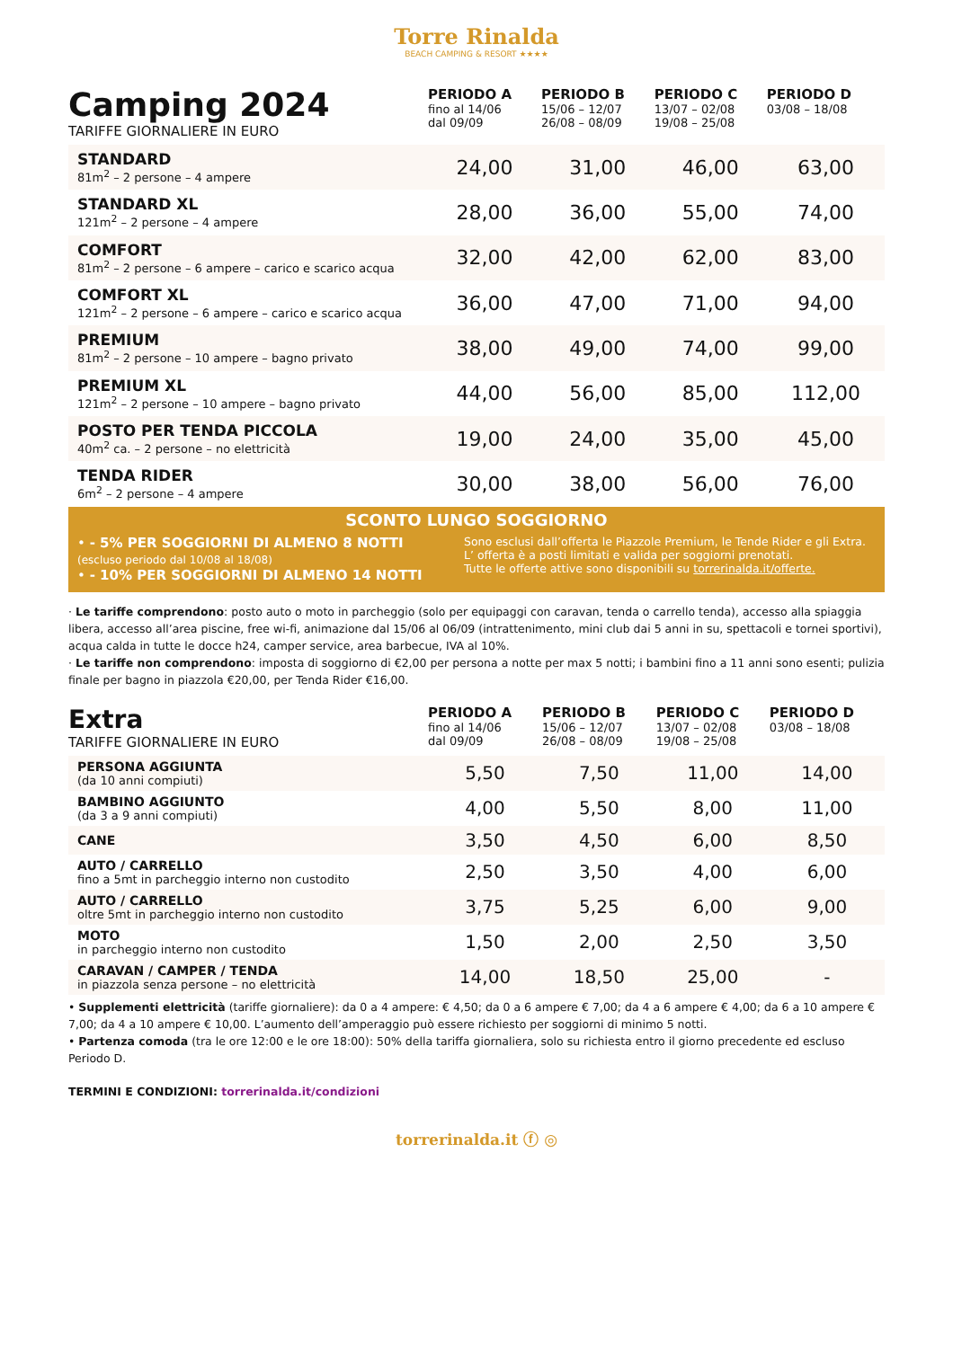Torre Rinalda
BEACH CAMPING & RESORT ★★★★
| Camping 2024 TARIFFE GIORNALIERE IN EURO | PERIODO A fino al 14/06 dal 09/09 | PERIODO B 15/06 – 12/07 26/08 – 08/09 | PERIODO C 13/07 – 02/08 19/08 – 25/08 | PERIODO D 03/08 – 18/08 |
| --- | --- | --- | --- | --- |
| STANDARD 81m<sup>2</sup> – 2 persone – 4 ampere | 24,00 | 31,00 | 46,00 | 63,00 |
| STANDARD XL 121m<sup>2</sup> – 2 persone – 4 ampere | 28,00 | 36,00 | 55,00 | 74,00 |
| COMFORT 81m<sup>2</sup> – 2 persone – 6 ampere – carico e scarico acqua | 32,00 | 42,00 | 62,00 | 83,00 |
| COMFORT XL 121m<sup>2</sup> – 2 persone – 6 ampere – carico e scarico acqua | 36,00 | 47,00 | 71,00 | 94,00 |
| PREMIUM 81m<sup>2</sup> – 2 persone – 10 ampere – bagno privato | 38,00 | 49,00 | 74,00 | 99,00 |
| PREMIUM XL 121m<sup>2</sup> – 2 persone – 10 ampere – bagno privato | 44,00 | 56,00 | 85,00 | 112,00 |
| POSTO PER TENDA PICCOLA 40m<sup>2</sup> ca. – 2 persone – no elettricità | 19,00 | 24,00 | 35,00 | 45,00 |
| TENDA RIDER 6m<sup>2</sup> – 2 persone – 4 ampere | 30,00 | 38,00 | 56,00 | 76,00 |
SCONTO LUNGO SOGGIORNO
• - 5% PER SOGGIORNI DI ALMENO 8 NOTTI
(escluso periodo dal 10/08 al 18/08)
• - 10% PER SOGGIORNI DI ALMENO 14 NOTTI
Sono esclusi dall’offerta le Piazzole Premium, le Tende Rider e gli Extra.
L’ offerta è a posti limitati e valida per soggiorni prenotati.
Tutte le offerte attive sono disponibili su torrerinalda.it/offerte.
· Le tariffe comprendono: posto auto o moto in parcheggio (solo per equipaggi con caravan, tenda o carrello tenda), accesso alla spiaggia libera, accesso all’area piscine, free wi-fi, animazione dal 15/06 al 06/09 (intrattenimento, mini club dai 5 anni in su, spettacoli e tornei sportivi), acqua calda in tutte le docce h24, camper service, area barbecue, IVA al 10%.
· Le tariffe non comprendono: imposta di soggiorno di €2,00 per persona a notte per max 5 notti; i bambini fino a 11 anni sono esenti; pulizia finale per bagno in piazzola €20,00, per Tenda Rider €16,00.
| Extra TARIFFE GIORNALIERE IN EURO | PERIODO A fino al 14/06 dal 09/09 | PERIODO B 15/06 – 12/07 26/08 – 08/09 | PERIODO C 13/07 – 02/08 19/08 – 25/08 | PERIODO D 03/08 – 18/08 |
| --- | --- | --- | --- | --- |
| PERSONA AGGIUNTA (da 10 anni compiuti) | 5,50 | 7,50 | 11,00 | 14,00 |
| BAMBINO AGGIUNTO (da 3 a 9 anni compiuti) | 4,00 | 5,50 | 8,00 | 11,00 |
| CANE | 3,50 | 4,50 | 6,00 | 8,50 |
| AUTO / CARRELLO fino a 5mt in parcheggio interno non custodito | 2,50 | 3,50 | 4,00 | 6,00 |
| AUTO / CARRELLO oltre 5mt in parcheggio interno non custodito | 3,75 | 5,25 | 6,00 | 9,00 |
| MOTO in parcheggio interno non custodito | 1,50 | 2,00 | 2,50 | 3,50 |
| CARAVAN / CAMPER / TENDA in piazzola senza persone – no elettricità | 14,00 | 18,50 | 25,00 | - |
• Supplementi elettricità (tariffe giornaliere): da 0 a 4 ampere: € 4,50; da 0 a 6 ampere € 7,00; da 4 a 6 ampere € 4,00; da 6 a 10 ampere € 7,00; da 4 a 10 ampere € 10,00. L’aumento dell’amperaggio può essere richiesto per soggiorni di minimo 5 notti.
• Partenza comoda (tra le ore 12:00 e le ore 18:00): 50% della tariffa giornaliera, solo su richiesta entro il giorno precedente ed escluso Periodo D.
TERMINI E CONDIZIONI: torrerinalda.it/condizioni
torrerinalda.it ⓕ ◎